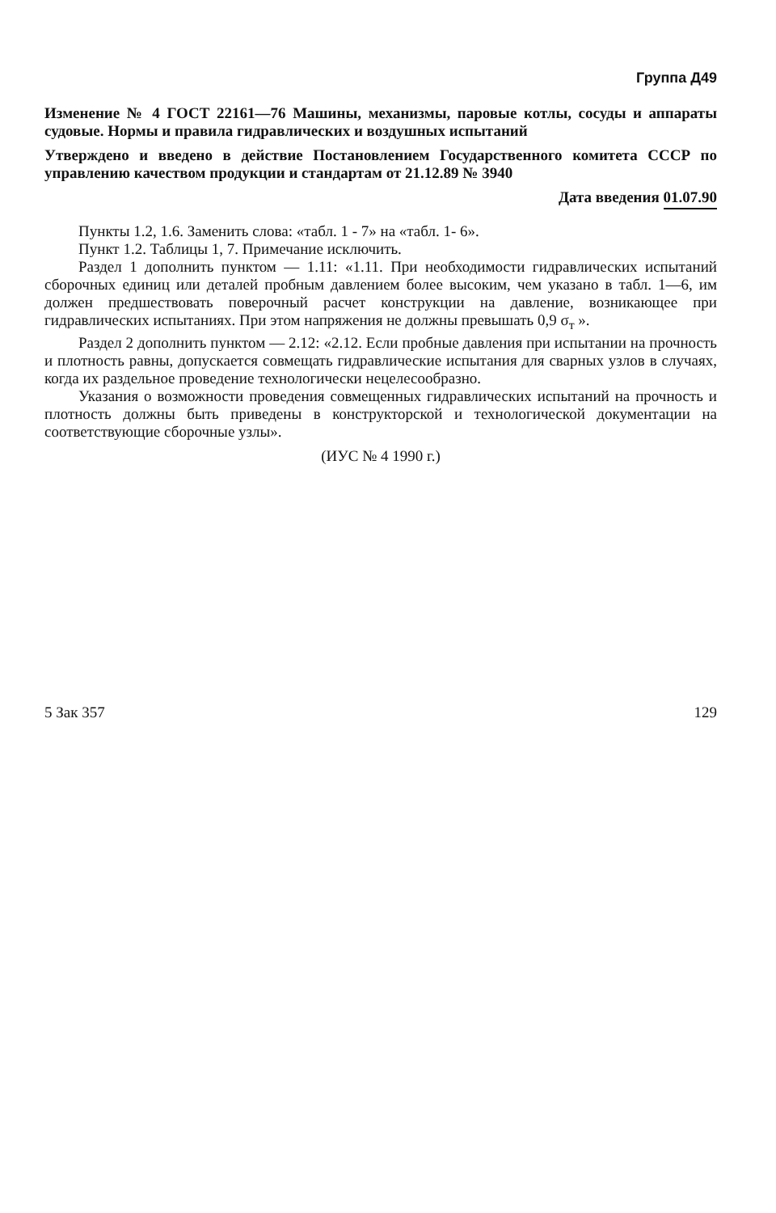Группа Д49
Изменение № 4 ГОСТ 22161—76 Машины, механизмы, паровые котлы, сосуды и аппараты судовые. Нормы и правила гидравлических и воздушных испытаний
Утверждено и введено в действие Постановлением Государственного комитета СССР по управлению качеством продукции и стандартам от 21.12.89 № 3940
Дата введения 01.07.90
Пункты 1.2, 1.6. Заменить слова: «табл. 1 - 7» на «табл. 1- 6».
Пункт 1.2. Таблицы 1, 7. Примечание исключить.
Раздел 1 дополнить пунктом — 1.11: «1.11. При необходимости гидравлических испытаний сборочных единиц или деталей пробным давлением более высоким, чем указано в табл. 1—6, им должен предшествовать поверочный расчет конструкции на давление, возникающее при гидравлических испытаниях. При этом напряжения не должны превышать 0,9 σ<sub>т</sub> ».
Раздел 2 дополнить пунктом — 2.12: «2.12. Если пробные давления при испытании на прочность и плотность равны, допускается совмещать гидравлические испытания для сварных узлов в случаях, когда их раздельное проведение технологически нецелесообразно.
Указания о возможности проведения совмещенных гидравлических испытаний на прочность и плотность должны быть приведены в конструкторской и технологической документации на соответствующие сборочные узлы».
(ИУС № 4 1990 г.)
5 Зак 357 129